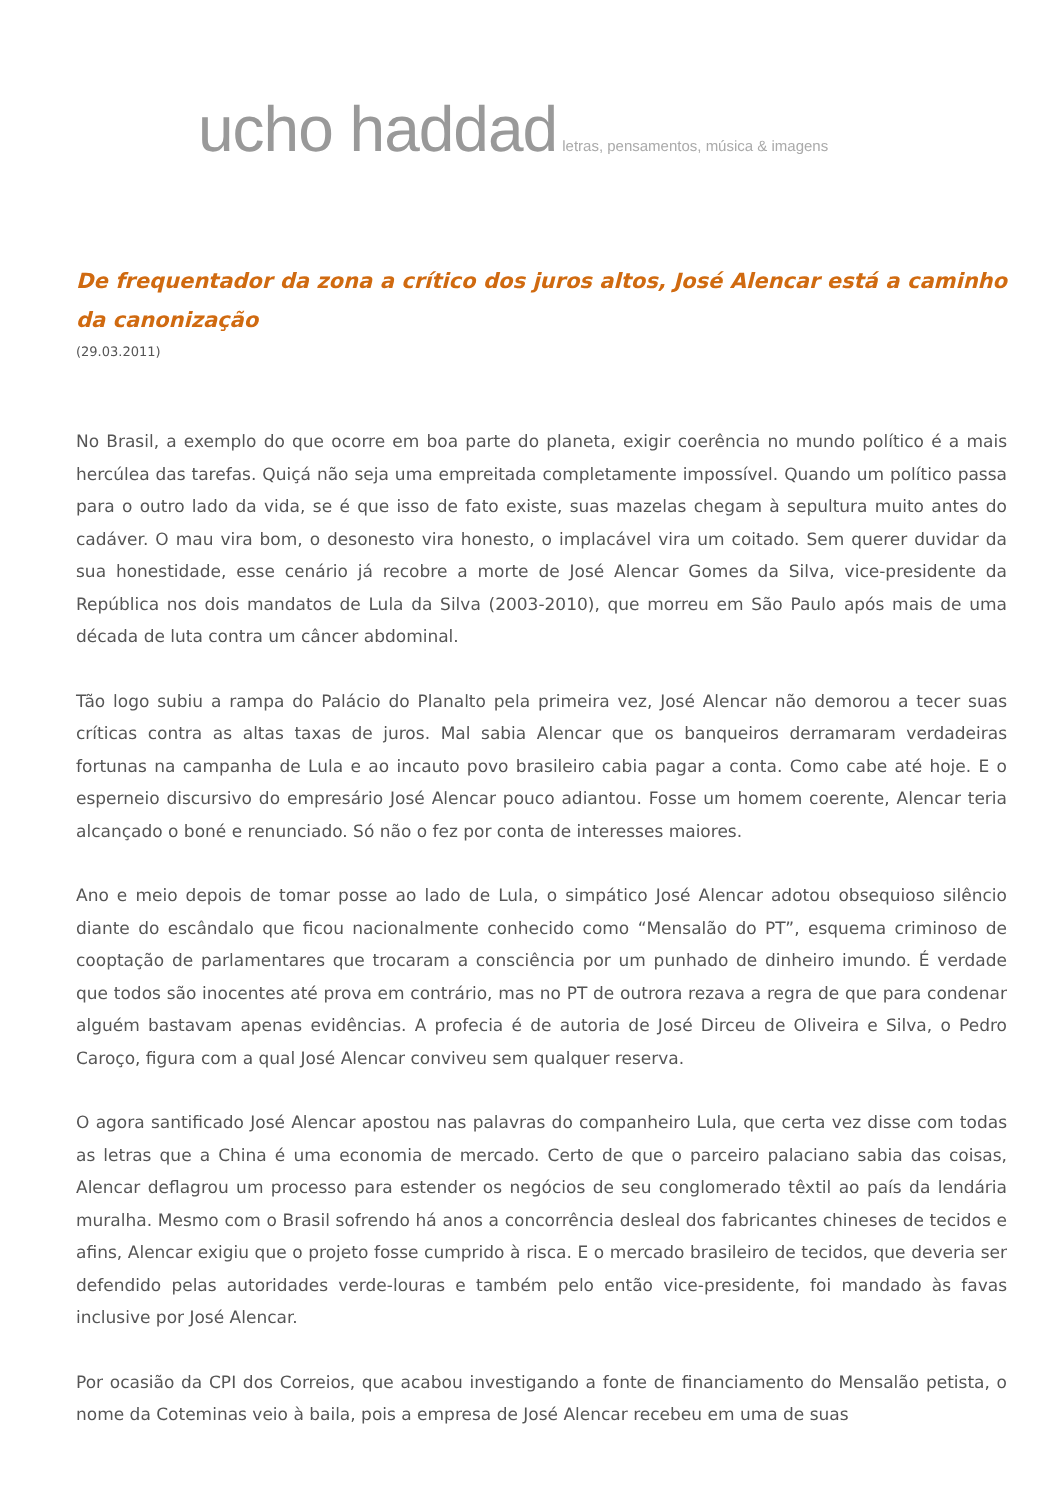ucho haddad
letras, pensamentos, música & imagens
De frequentador da zona a crítico dos juros altos, José Alencar está a caminho da canonização
(29.03.2011)
No Brasil, a exemplo do que ocorre em boa parte do planeta, exigir coerência no mundo político é a mais hercúlea das tarefas. Quiçá não seja uma empreitada completamente impossível. Quando um político passa para o outro lado da vida, se é que isso de fato existe, suas mazelas chegam à sepultura muito antes do cadáver. O mau vira bom, o desonesto vira honesto, o implacável vira um coitado. Sem querer duvidar da sua honestidade, esse cenário já recobre a morte de José Alencar Gomes da Silva, vice-presidente da República nos dois mandatos de Lula da Silva (2003-2010), que morreu em São Paulo após mais de uma década de luta contra um câncer abdominal.
Tão logo subiu a rampa do Palácio do Planalto pela primeira vez, José Alencar não demorou a tecer suas críticas contra as altas taxas de juros. Mal sabia Alencar que os banqueiros derramaram verdadeiras fortunas na campanha de Lula e ao incauto povo brasileiro cabia pagar a conta. Como cabe até hoje. E o esperneio discursivo do empresário José Alencar pouco adiantou. Fosse um homem coerente, Alencar teria alcançado o boné e renunciado. Só não o fez por conta de interesses maiores.
Ano e meio depois de tomar posse ao lado de Lula, o simpático José Alencar adotou obsequioso silêncio diante do escândalo que ficou nacionalmente conhecido como “Mensalão do PT”, esquema criminoso de cooptação de parlamentares que trocaram a consciência por um punhado de dinheiro imundo. É verdade que todos são inocentes até prova em contrário, mas no PT de outrora rezava a regra de que para condenar alguém bastavam apenas evidências. A profecia é de autoria de José Dirceu de Oliveira e Silva, o Pedro Caroço, figura com a qual José Alencar conviveu sem qualquer reserva.
O agora santificado José Alencar apostou nas palavras do companheiro Lula, que certa vez disse com todas as letras que a China é uma economia de mercado. Certo de que o parceiro palaciano sabia das coisas, Alencar deflagrou um processo para estender os negócios de seu conglomerado têxtil ao país da lendária muralha. Mesmo com o Brasil sofrendo há anos a concorrência desleal dos fabricantes chineses de tecidos e afins, Alencar exigiu que o projeto fosse cumprido à risca. E o mercado brasileiro de tecidos, que deveria ser defendido pelas autoridades verde-louras e também pelo então vice-presidente, foi mandado às favas inclusive por José Alencar.
Por ocasião da CPI dos Correios, que acabou investigando a fonte de financiamento do Mensalão petista, o nome da Coteminas veio à baila, pois a empresa de José Alencar recebeu em uma de suas